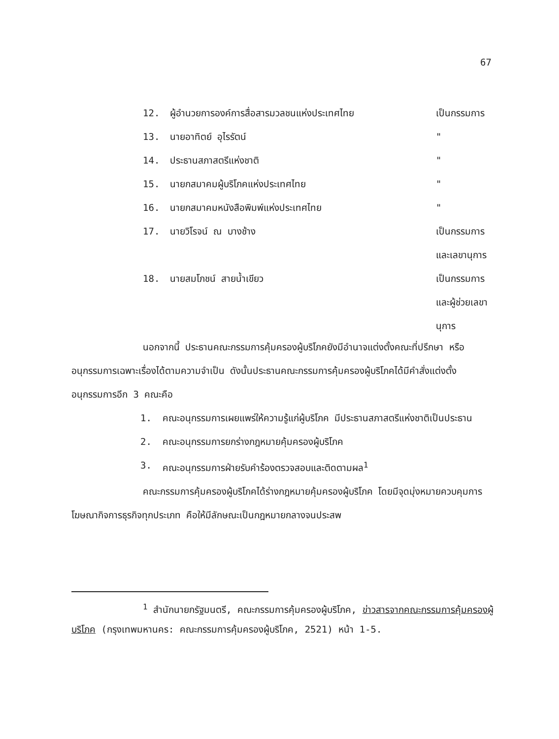67
12. ผู้อำนวยการองค์การสื่อสารมวลชนแห่งประเทศไทย
เป็นกรรมการ
13. นายอาทิตย์ อุไรรัตน์ "
14. ประธานสภาสตรีแห่งชาติ "
15. นายกสมาคมผู้บริโภคแห่งประเทศไทย
"
16. นายกสมาคมหนังสือพิมพ์แห่งประเทศไทย
"
17. นายวิโรจน์ ณ บางช้าง เป็นกรรมการ
และเลขานุการ
18. นายสมโภชน์ สายน้ำเขียว เป็นกรรมการ
และผู้ช่วยเลขา
นุการ
นอกจากนี้ ประธานคณะกรรมการคุ้มครองผู้บริโภคยังมีอำนาจแต่งตั้งคณะที่ปรึกษา หรืออนุกรรมการเฉพาะเรื่องได้ตามความจำเป็น ดังนั้นประธานคณะกรรมการคุ้มครองผู้บริโภคได้มีคำสั่งแต่งตั้งอนุกรรมการอีก 3 คณะคือ
1. คณะอนุกรรมการเผยแพร่ให้ความรู้แก่ผู้บริโภค มีประธานสภาสตรีแห่งชาติเป็นประธาน
2. คณะอนุกรรมการยกร่างกฎหมายคุ้มครองผู้บริโภค
3. คณะอนุกรรมการฝ่ายรับคำร้องตรวจสอบและติดตามผล<sup>1</sup>
คณะกรรมการคุ้มครองผู้บริโภคได้ร่างกฎหมายคุ้มครองผู้บริโภค โดยมีจุดมุ่งหมายควบคุมการโฆษณากิจการธุรกิจทุกประเภท คือให้มีลักษณะเป็นกฎหมายกลางจนประสพ
<sup>1</sup> สำนักนายกรัฐมนตรี, คณะกรรมการคุ้มครองผู้บริโภค, ข่าวสารจากคณะกรรมการคุ้มครองผู้บริโภค (กรุงเทพมหานคร: คณะกรรมการคุ้มครองผู้บริโภค, 2521) หน้า 1-5.